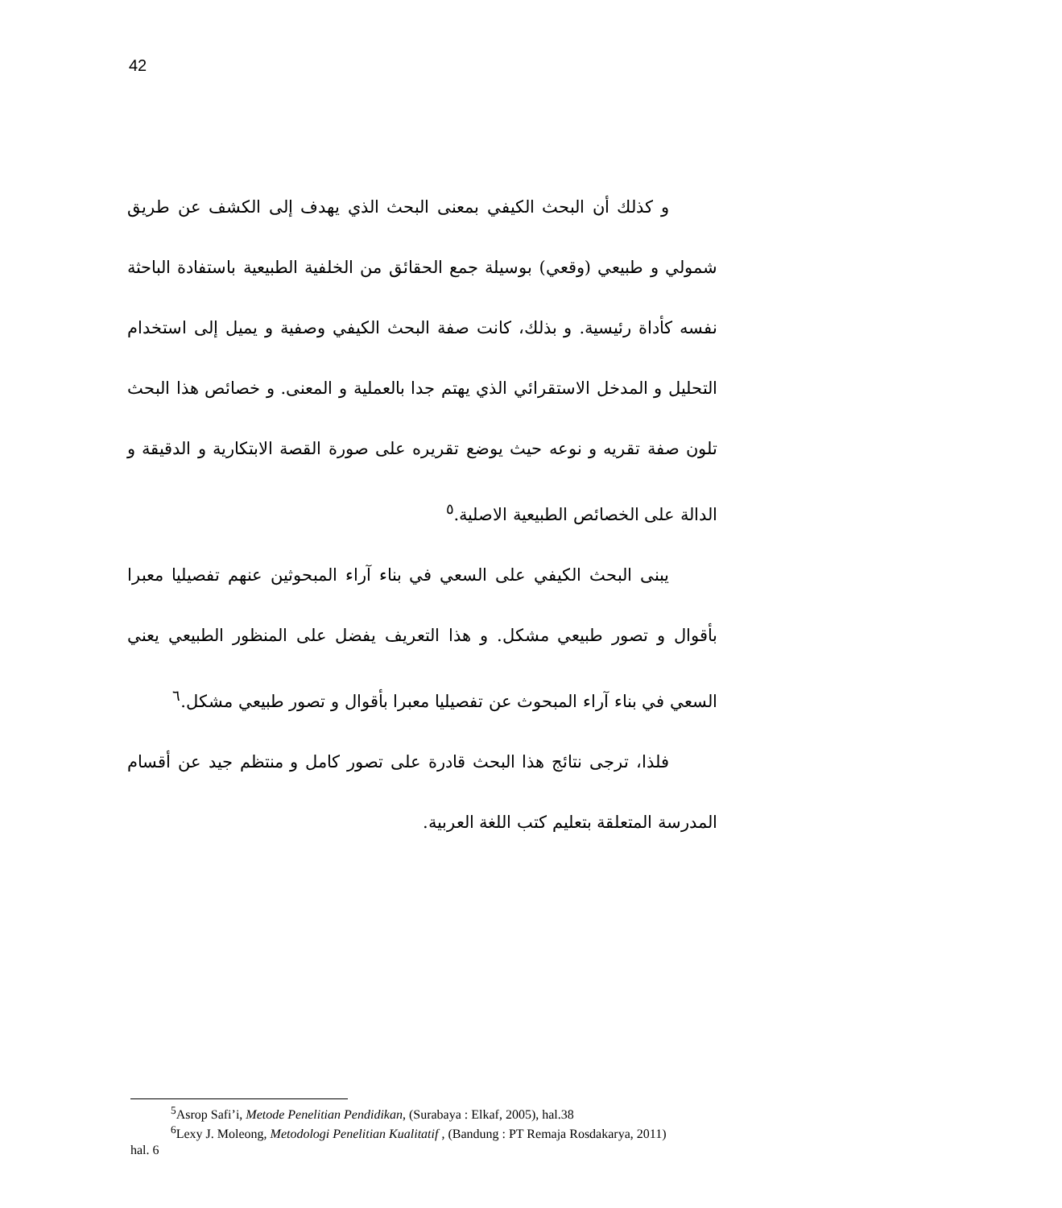42
و كذلك أن البحث الكيفي بمعنى البحث الذي يهدف إلى الكشف عن طريق شمولي و طبيعي (وقعي) بوسيلة جمع الحقائق من الخلفية الطبيعية باستفادة الباحثة نفسه كأداة رئيسية. و بذلك، كانت صفة البحث الكيفي وصفية و يميل إلى استخدام التحليل و المدخل الاستقرائي الذي يهتم جدا بالعملية و المعنى. و خصائص هذا البحث تلون صفة تقريه و نوعه حيث يوضع تقريره على صورة القصة الابتكارية و الدقيقة و الدالة على الخصائص الطبيعية الاصلية.<sup>٥</sup>
يبنى البحث الكيفي على السعي في بناء آراء المبحوثين عنهم تفصيليا معبرا بأقوال و تصور طبيعي مشكل. و هذا التعريف يفضل على المنظور الطبيعي يعني السعي في بناء آراء المبحوث عن تفصيليا معبرا بأقوال و تصور طبيعي مشكل.<sup>٦</sup>
فلذا، ترجى نتائج هذا البحث قادرة على تصور كامل و منتظم جيد عن أقسام المدرسة المتعلقة بتعليم كتب اللغة العربية.
<sup>5</sup> Asrop Safi’i, Metode Penelitian Pendidikan, (Surabaya : Elkaf, 2005), hal.38
<sup>6</sup> Lexy J. Moleong, Metodologi Penelitian Kualitatif , (Bandung : PT Remaja Rosdakarya, 2011)
hal. 6